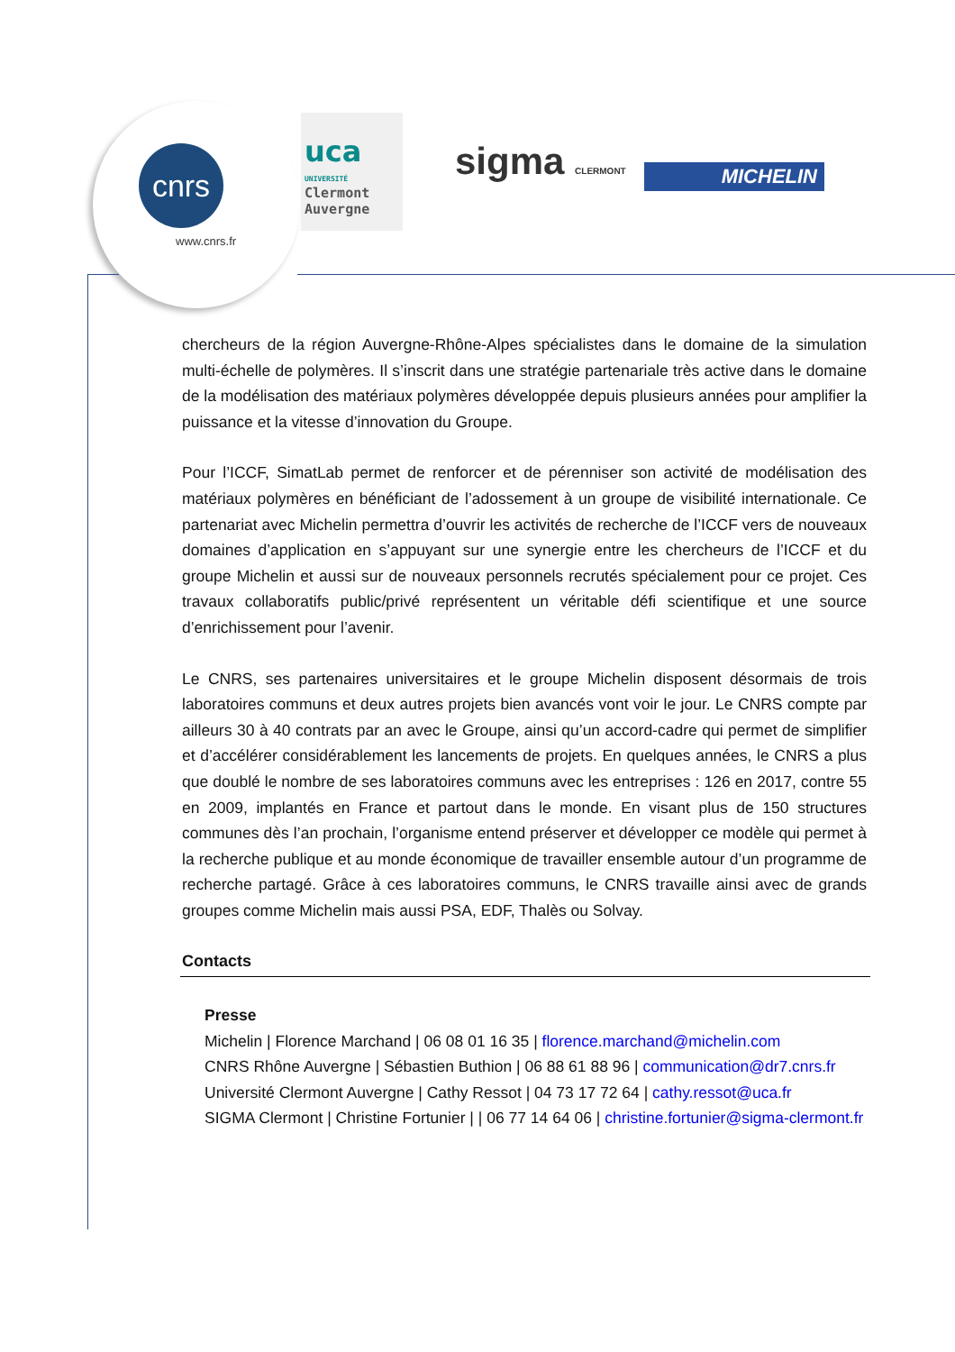cnrs
www.cnrs.fr
uca
UNIVERSITÉ
Clermont
Auvergne
sigma CLERMONT MICHELIN
chercheurs de la région Auvergne-Rhône-Alpes spécialistes dans le domaine de la simulation multi-échelle de polymères. Il s’inscrit dans une stratégie partenariale très active dans le domaine de la modélisation des matériaux polymères développée depuis plusieurs années pour amplifier la puissance et la vitesse d’innovation du Groupe.
Pour l’ICCF, SimatLab permet de renforcer et de pérenniser son activité de modélisation des matériaux polymères en bénéficiant de l’adossement à un groupe de visibilité internationale. Ce partenariat avec Michelin permettra d’ouvrir les activités de recherche de l’ICCF vers de nouveaux domaines d’application en s’appuyant sur une synergie entre les chercheurs de l’ICCF et du groupe Michelin et aussi sur de nouveaux personnels recrutés spécialement pour ce projet. Ces travaux collaboratifs public/privé représentent un véritable défi scientifique et une source d’enrichissement pour l’avenir.
Le CNRS, ses partenaires universitaires et le groupe Michelin disposent désormais de trois laboratoires communs et deux autres projets bien avancés vont voir le jour. Le CNRS compte par ailleurs 30 à 40 contrats par an avec le Groupe, ainsi qu’un accord-cadre qui permet de simplifier et d’accélérer considérablement les lancements de projets. En quelques années, le CNRS a plus que doublé le nombre de ses laboratoires communs avec les entreprises : 126 en 2017, contre 55 en 2009, implantés en France et partout dans le monde. En visant plus de 150 structures communes dès l’an prochain, l’organisme entend préserver et développer ce modèle qui permet à la recherche publique et au monde économique de travailler ensemble autour d’un programme de recherche partagé. Grâce à ces laboratoires communs, le CNRS travaille ainsi avec de grands groupes comme Michelin mais aussi PSA, EDF, Thalès ou Solvay.
Contacts
Presse
Michelin | Florence Marchand | 06 08 01 16 35 | florence.marchand@michelin.com
CNRS Rhône Auvergne | Sébastien Buthion | 06 88 61 88 96 | communication@dr7.cnrs.fr
Université Clermont Auvergne | Cathy Ressot | 04 73 17 72 64 | cathy.ressot@uca.fr
SIGMA Clermont | Christine Fortunier | | 06 77 14 64 06 | christine.fortunier@sigma-clermont.fr